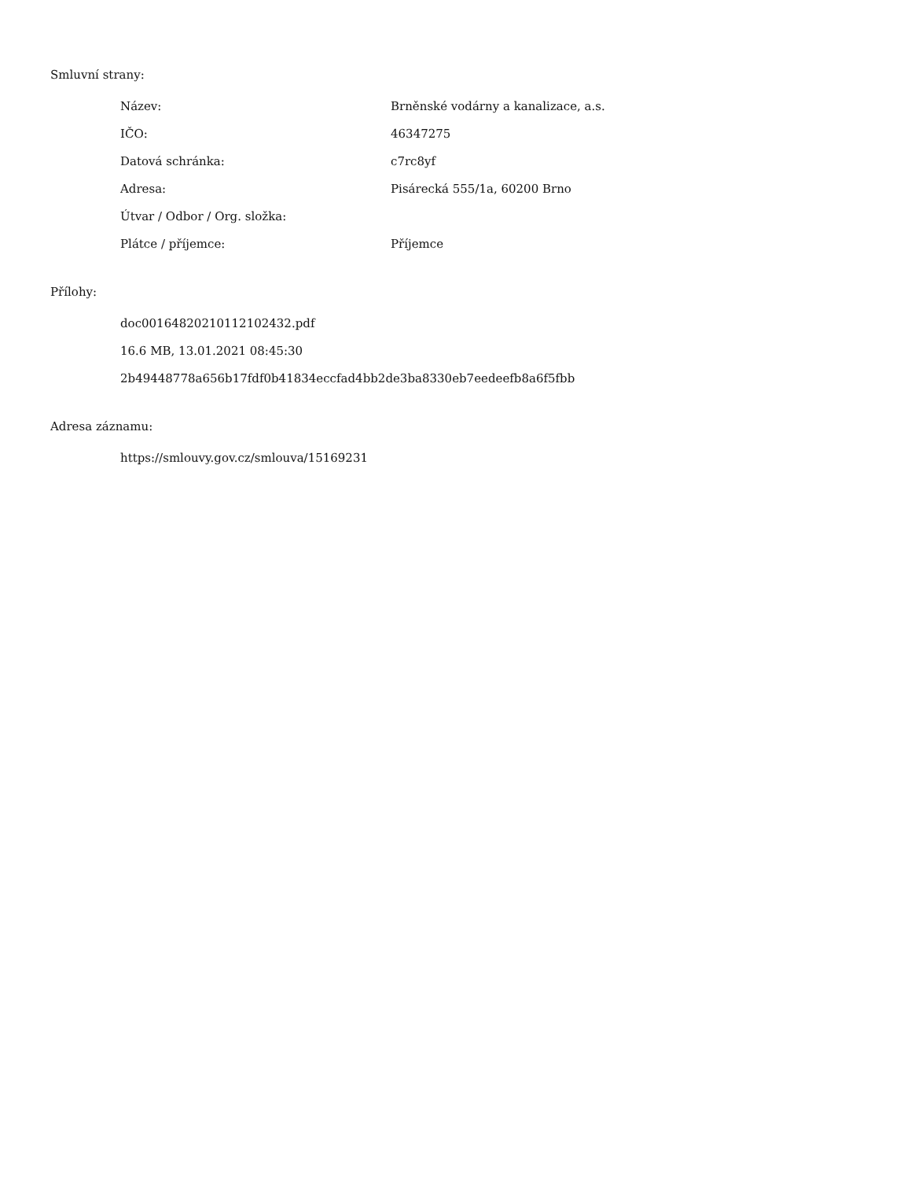Smluvní strany:
| Název: | Brněnské vodárny a kanalizace, a.s. |
| IČO: | 46347275 |
| Datová schránka: | c7rc8yf |
| Adresa: | Pisárecká 555/1a, 60200 Brno |
| Útvar / Odbor / Org. složka: | |
| Plátce / příjemce: | Příjemce |
Přílohy:
doc00164820210112102432.pdf
16.6 MB, 13.01.2021 08:45:30
2b49448778a656b17fdf0b41834eccfad4bb2de3ba8330eb7eedeefb8a6f5fbb
Adresa záznamu:
https://smlouvy.gov.cz/smlouva/15169231